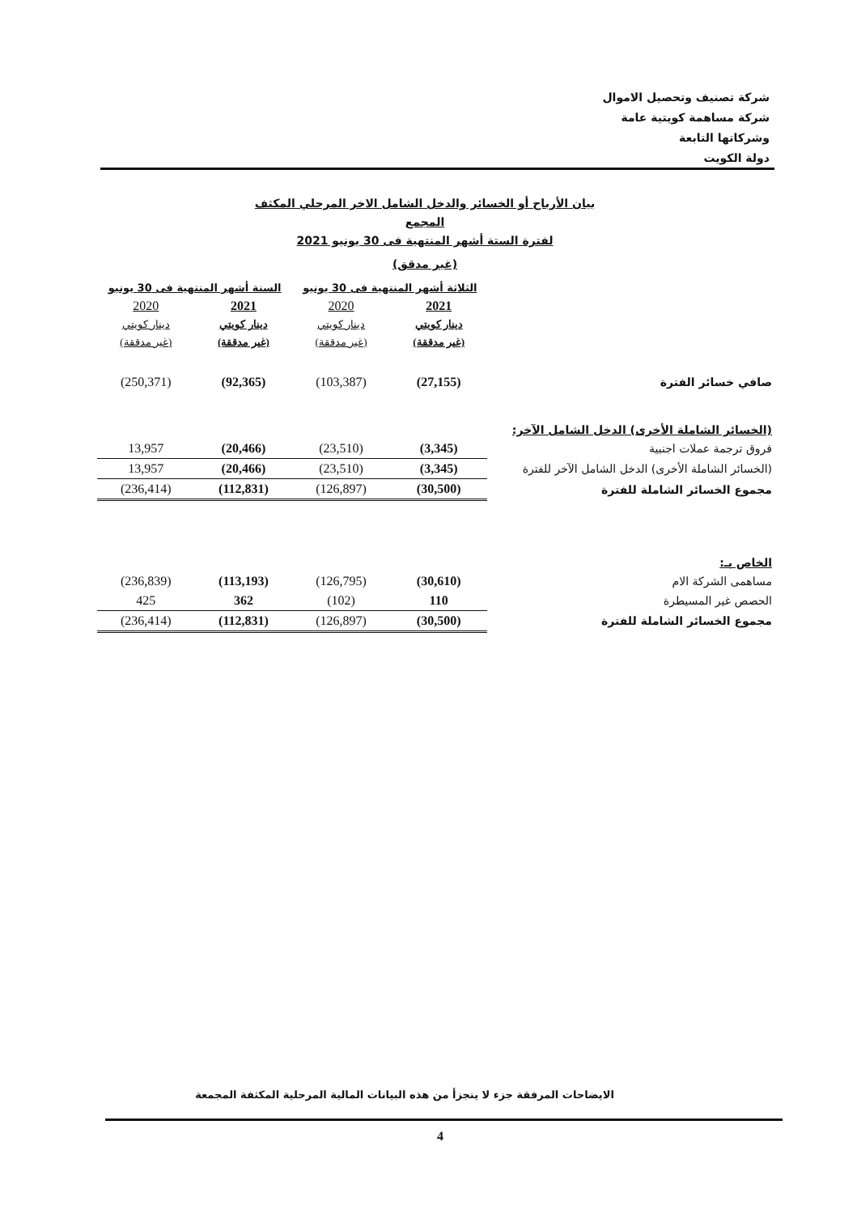شركة تصنيف وتحصيل الاموال
شركة مساهمة كويتية عامة
وشركاتها التابعة
دولة الكويت
بيان الأرباح أو الخسائر والدخل الشامل الاخر المرحلي المكثف المجمع
لفترة الستة أشهر المنتهية فى 30 يونيو 2021
(غير مدقق)
| | الثلاثة أشهر المنتهية فى 30 يونيو | | الستة أشهر المنتهية فى 30 يونيو | |
| | 2021 | 2020 | 2021 | 2020 |
| | دينار كويتي | دينار كويتي | دينار كويتي | دينار كويتي |
| | (غير مدققة) | (غير مدققة) | (غير مدققة) | (غير مدققة) |
| صافي خسائر الفترة | (27,155) | (103,387) | (92,365) | (250,371) |
| (الخسائر الشاملة الأخرى) الدخل الشامل الآخر: | | | | |
| فروق ترجمة عملات اجنبية | (3,345) | (23,510) | (20,466) | 13,957 |
| (الخسائر الشاملة الأخرى) الدخل الشامل الآخر للفترة | (3,345) | (23,510) | (20,466) | 13,957 |
| مجموع الخسائر الشاملة للفترة | (30,500) | (126,897) | (112,831) | (236,414) |
| الخاص بـ: | | | | |
| مساهمى الشركة الام | (30,610) | (126,795) | (113,193) | (236,839) |
| الحصص غير المسيطرة | 110 | (102) | 362 | 425 |
| مجموع الخسائر الشاملة للفترة | (30,500) | (126,897) | (112,831) | (236,414) |
الايضاحات المرفقة جزء لا يتجزأ من هذه البيانات المالية المرحلية المكثفة المجمعة
4